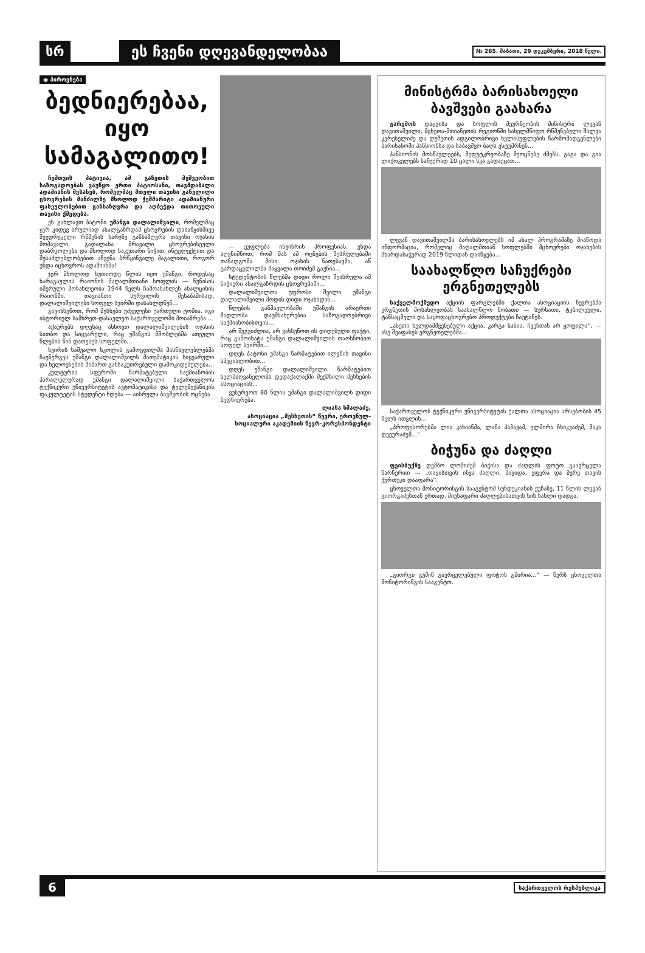სრ ეს ჩვენი დღევანდელობაა № 265. შაბათი, 29 დეკემბერი, 2018 წელი.
◉ პიროვნება
ბედნიერებაა, იყო სამაგალითო!
ჩემთვის პატივია, ამ გაზეთის მეშვეობით საზოგადოებას ვაუწყო ერთი პატიოსანი, თავმდაბალი ადამიანის შესახებ, რომელმაც მთელი თავისი განვლილი ცხოვრების მანძილზე მხოლოდ ჭეშმარიტი ადამიანური ფასეულობებით განსაზღვრა და აღბეჭდა თითოეული თავისი ქმედება.
ეს გახლავთ ბატონი უშანგი დალალიშვილი, რომელმაც ჯერ კიდევ სრულიად ახალგაზრდამ ცხოვრების დასაწყისშივე შეუდრეკელი რწმენის ხარჯზე განსაზღვრა თავისი ოჯახის მომავალი, გადალახა მრავალი ცხოვრებისეული დაბრკოლება და მხოლოდ საკუთარი ნიჭით, ინტელექტით და შესაძლებლობებით აჩვენა ბრწყინვალე მაგალითი, როგორ უნდა იცხოვროს ადამიანმა!
ჯერ მხოლოდ ხუთიოდე წლის იყო უშანგი, როდესაც ხარაგაულის რაიონის მაღალმთიანი სოფლის — ნუნისის იმერული მოსახლეობა 1944 წელს ჩამოასახლეს ახალციხის რაიონში. თავიანთი სურვილის შესაბამისად, დალალიშვილები სოფელ სვირში დასახლდნენ...
გავიხსენოთ, რომ მესხები უძველესი ქართული ტომია. იგი ისტორიულ სამხრეთ-დასავლეთ საქართველოში მოიაზრება...
აქაურებს დღესაც ახსოვთ დალალიშვილების ოჯახის სითბო და სიყვარული, რაც უშანგის მშობლებმა ათეული წლების წინ დათესეს სოფელში...
სვირის საშუალო სკოლის გამოცდილმა მასწავლებლებმა ჩაუნერგეს უშანგი დალალიშვილს მათემატიკის სიყვარული და ხელოვნების მიმართ განსაკუთრებული დამოკიდებულება...
კულტურის სფეროში წარმატებული საქმიანობის პარალელურად უშანგი დალალიშვილი საქართველოს ტექნიკური უნივერსიტეტის ავტომატიკისა და ტელემექანიკის ფაკულტეტის სტუდენტი ხდება — აისრულა ბავშვობის ოცნება
— ეუფლება ინჟინრის პროფესიას. უნდა აღვნიშნოთ, რომ მას ამ ოცნების შესრულებაში თანადგომა მისი ოჯახის ნათესავმა, აწ გარდაცვლილმა მაყვალა თოიძემ გაუწია...
სტუდენტობის წლებმა დიდი როლი შეასრულა ამ ნიჭიერი ახალგაზრდის ცხოვრებაში...
დალალიშვილთა უფროსი შვილი უშანგი დალალიშვილი მოდის დიდი ოჯახიდან...
წლების განმავლობაში უშანგის არაერთი მადლობა დაუმსახურებია საზოგადოებრივი საქმიანობისთვის...
არ შეგვიძლია, არ ვახსენოთ ის დიდებული ფაქტი, რაც გამოიხატა უშანგი დალალიშვილის თაოსნობით სოფელ სვირში...
დღეს ბატონი უშანგი წარმატებით ილვწის თავისი სპეციალობით...
დღეს უშანგი დალალიშვილი წარმატებით ხელმძღვანელობს დედაქალაქში შექმნილი მესხების ასოციაციას...
ვუსურვოთ 80 წლის უშანგი დალალიშვილს დიდი ბედნიერება.
ლიანა ხმალაძე,
ასოციაცია „მესხეთის“ წევრი, ეროვნულ-სოციალური აკადემიის წევრ-კორესპონდენტი
მინისტრმა ბარისახოელი ბავშვები გაახარა
გარემოს დაცვისა და სოფლის მეურნეობის მინისტრი ლევან დავითაშვილი, მცხეთა-მთიანეთის რეგიონში სახელმწიფო რწმუნებული შალვა კერესელიძე და დუშეთის ადგილობრივი ხელისუფლების წარმომადგენლები ბარისახოში პანსიონსა და საბავშვო ბაღს ესტუმრნენ...
პანსიონის მოსწავლეებს, მეფუტკრეობაზე მეოცნებე ძმებს, გაგა და გია ლიქოკელებს საჩუქრად 10 ცალი სკა გადაეცათ...
ლევან დავითაშვილმა ბარისახოელებს იმ ახალ პროგრამაზე მიაწოდა ინფორმაცია, რომელიც მაღალმთიან სოფლებში მცხოვრები ოჯახების მხარდასაჭერად 2019 წლიდან დაიწყება...
საახალწლო საჩუქრები ერგნეთელებს
საქველმოქმედო აქციის ფარგლებში ქალთა ასოციაციის წევრებმა ერგნეთის მოსახლეობას საახალწლო ნობათი — სურსათი, ტკბილეული, ტანსაცმელი და საყოფაცხოვრებო პროდუქტები ჩაუტანეს.
„ასეთი ხელდამშვენებული აქცია, კარგა ხანია, ჩვენთან არ ყოფილა“, — ასე შეაფასეს ერგნეთელებმა...
საქართველოს ტექნიკური უნივერსიტეტის ქალთა ასოციაცია არსებობის 45 წელს ითვლის...
„პროფესორებმა ლია კახიანმა, ლანა პაპავამ, ელმირა ჩხიკვაძემ, მაკა დეჟურაძემ...“
ბიჭუნა და ძაღლი
ფეისბუქზე დემბო ლომიძემ ბიჭისა და ძაღლის ფოტო გაავრცელა წარწერით — „თავისთვის ინვა ძაღლი, მივიდა, ეფერა და მერე თავის ქურთუკი დააფარა“.
ცხოველთა მონიტორინგის სააგენტომ სუნდუკიანის ქუჩაზე, 11 წლის ლევან გიორგაძესთან ერთად, მიუსაფარი ძაღლებისათვის ხის სახლი დადგა.
„გიორგი გუშინ გავრცელებული ფოტოს გმირია...“ — წერს ცხოველთა მონიტორინგის სააგენტო.
6 საქართველოს რესპუბლიკა